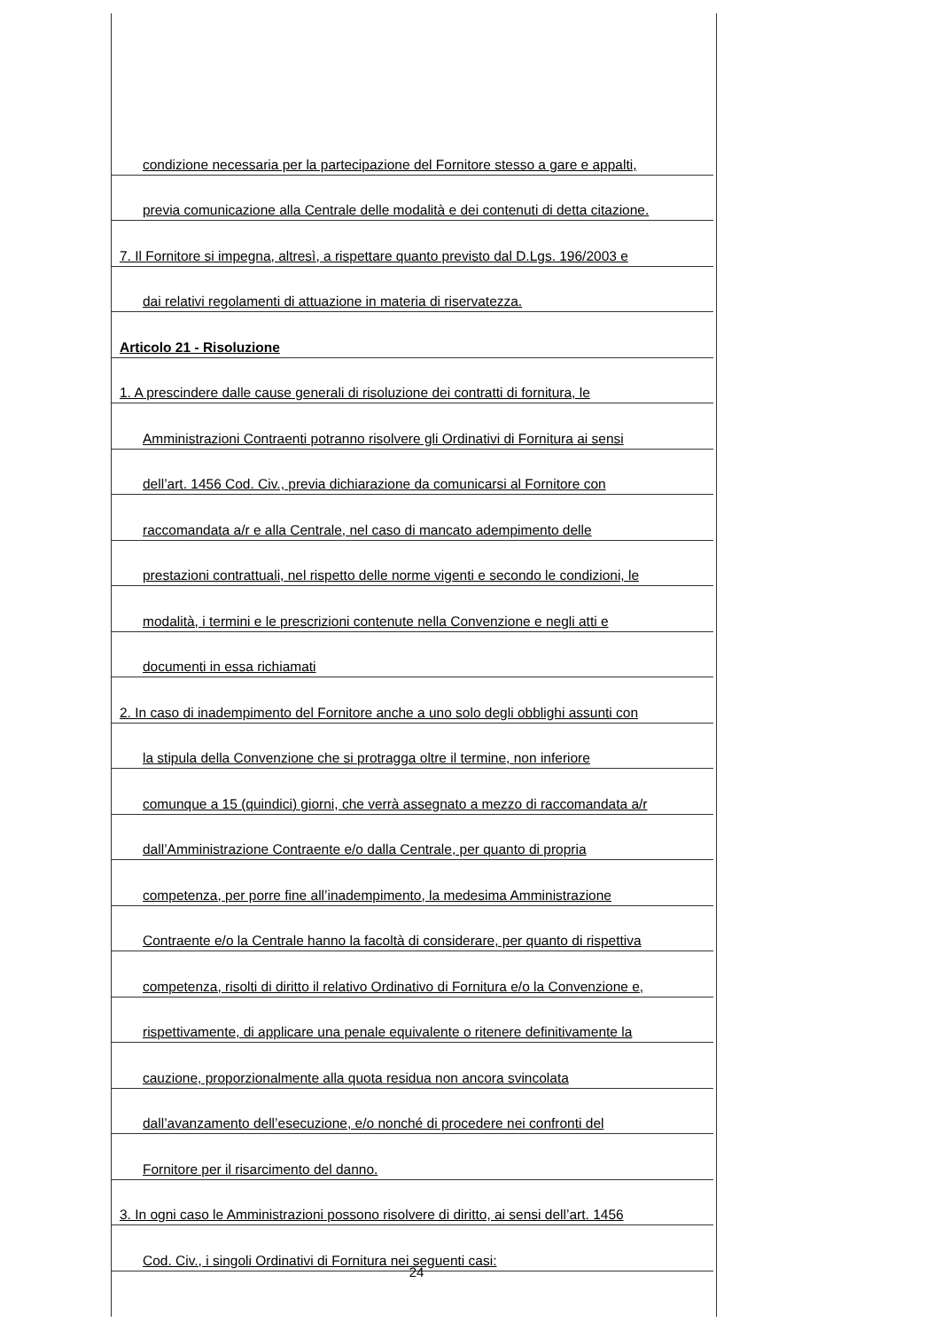condizione necessaria per la partecipazione del Fornitore stesso a gare e appalti,
previa comunicazione alla Centrale delle modalità e dei contenuti di detta citazione.
7. Il Fornitore si impegna, altresì, a rispettare quanto previsto dal D.Lgs. 196/2003 e
dai relativi regolamenti di attuazione in materia di riservatezza.
Articolo 21 - Risoluzione
1. A prescindere dalle cause generali di risoluzione dei contratti di fornitura, le
Amministrazioni Contraenti potranno risolvere gli Ordinativi di Fornitura ai sensi
dell’art. 1456 Cod. Civ., previa dichiarazione da comunicarsi al Fornitore con
raccomandata a/r e alla Centrale, nel caso di mancato adempimento delle
prestazioni contrattuali, nel rispetto delle norme vigenti e secondo le condizioni, le
modalità, i termini e le prescrizioni contenute nella Convenzione e negli atti e
documenti in essa richiamati
2. In caso di inadempimento del Fornitore anche a uno solo degli obblighi assunti con
la stipula della Convenzione che si protragga oltre il termine, non inferiore
comunque a 15 (quindici) giorni, che verrà assegnato a mezzo di raccomandata a/r
dall’Amministrazione Contraente e/o dalla Centrale, per quanto di propria
competenza, per porre fine all’inadempimento, la medesima Amministrazione
Contraente e/o la Centrale hanno la facoltà di considerare, per quanto di rispettiva
competenza, risolti di diritto il relativo Ordinativo di Fornitura e/o la Convenzione e,
rispettivamente, di applicare una penale equivalente o ritenere definitivamente la
cauzione, proporzionalmente alla quota residua non ancora svincolata
dall’avanzamento dell’esecuzione, e/o nonché di procedere nei confronti del
Fornitore per il risarcimento del danno.
3. In ogni caso le Amministrazioni possono risolvere di diritto, ai sensi dell’art. 1456
Cod. Civ., i singoli Ordinativi di Fornitura nei seguenti casi:
24